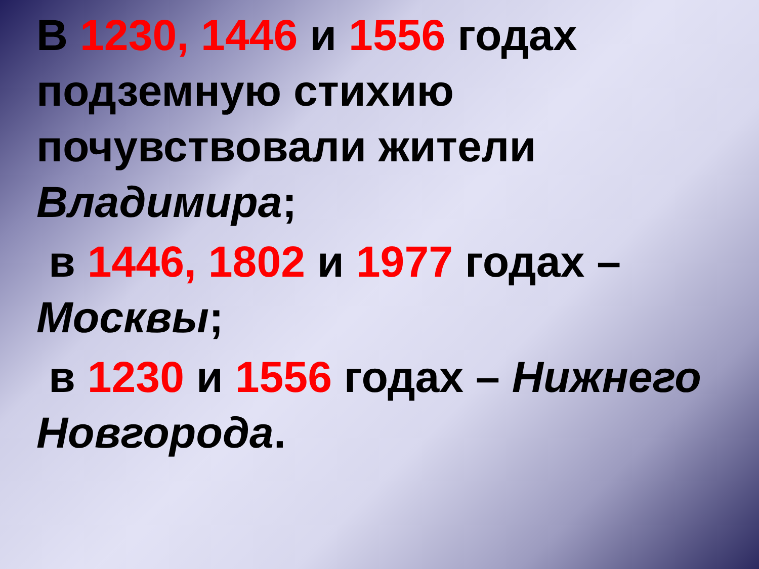В 1230, 1446 и 1556 годах подземную стихию почувствовали жители Владимира;
в 1446, 1802 и 1977 годах – Москвы;
в 1230 и 1556 годах – Нижнего Новгорода.